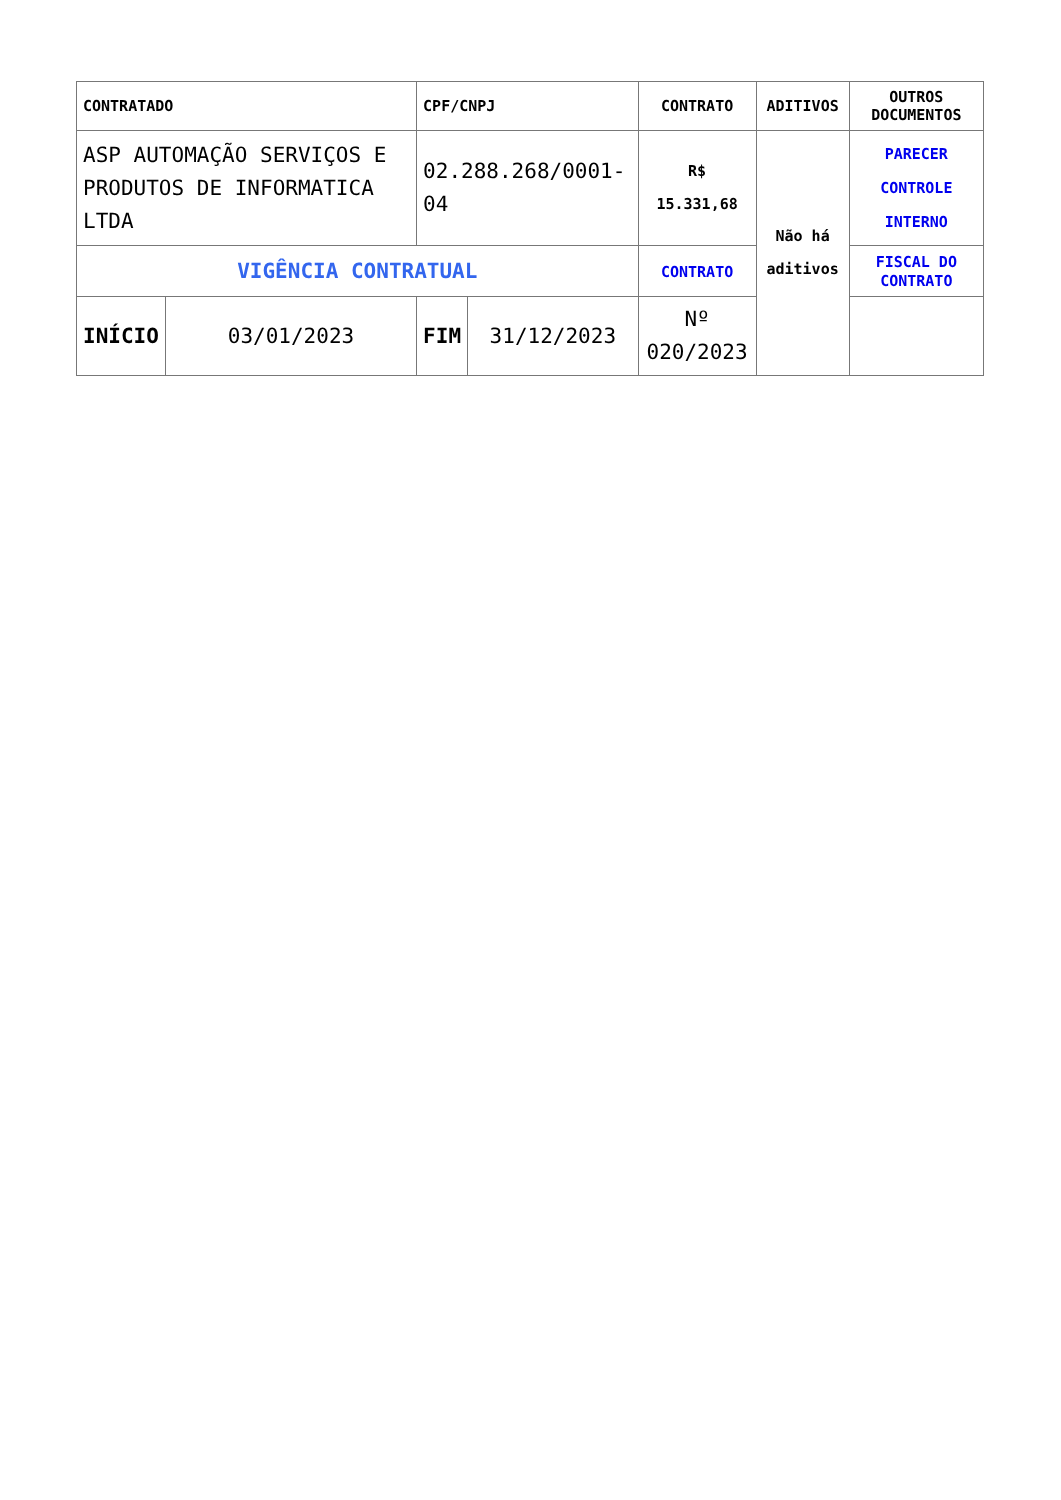| CONTRATADO | | CPF/CNPJ | | CONTRATO | ADITIVOS | OUTROS DOCUMENTOS |
| --- | --- | --- | --- | --- | --- | --- |
| ASP AUTOMAÇÃO SERVIÇOS E PRODUTOS DE INFORMATICA LTDA | | 02.288.268/0001-04 | | R$ 15.331,68 | Não há aditivos | PARECER CONTROLE INTERNO |
| VIGÊNCIA CONTRATUAL | | | | CONTRATO | | FISCAL DO CONTRATO |
| INÍCIO | 03/01/2023 | FIM | 31/12/2023 | Nº 020/2023 | | |